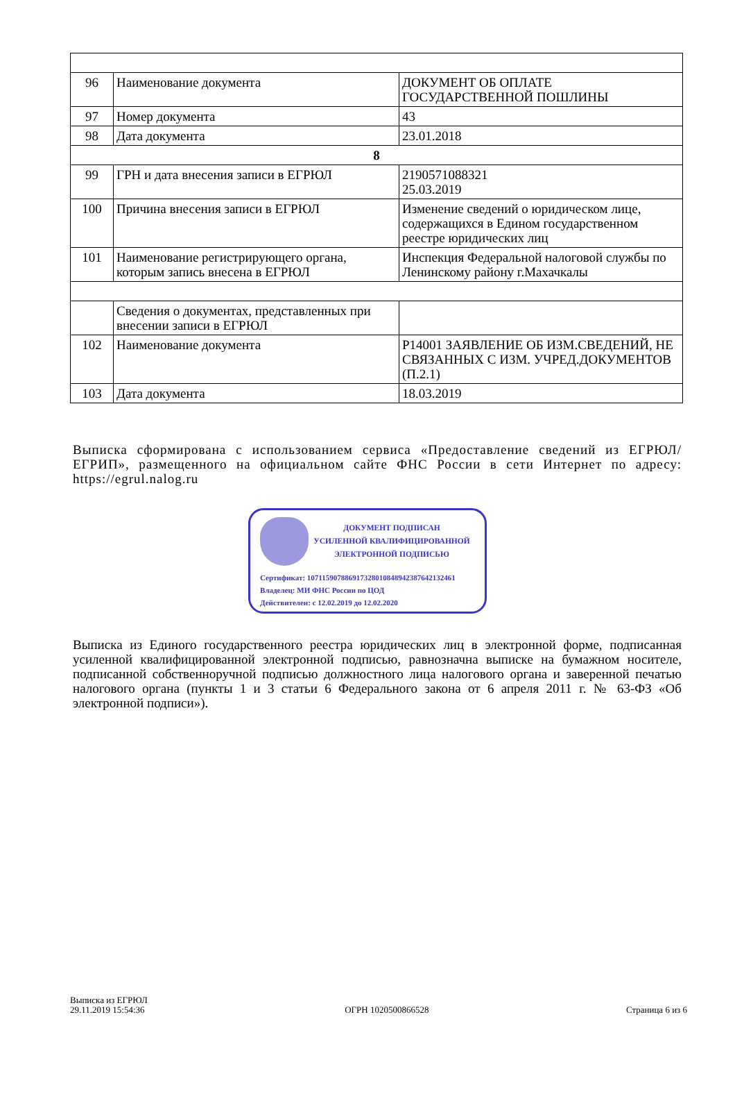| 96 | Наименование документа | ДОКУМЕНТ ОБ ОПЛАТЕ ГОСУДАРСТВЕННОЙ ПОШЛИНЫ |
| 97 | Номер документа | 43 |
| 98 | Дата документа | 23.01.2018 |
| 8 | | |
| 99 | ГРН и дата внесения записи в ЕГРЮЛ | 2190571088321 25.03.2019 |
| 100 | Причина внесения записи в ЕГРЮЛ | Изменение сведений о юридическом лице, содержащихся в Едином государственном реестре юридических лиц |
| 101 | Наименование регистрирующего органа, которым запись внесена в ЕГРЮЛ | Инспекция Федеральной налоговой службы по Ленинскому району г.Махачкалы |
| | Сведения о документах, представленных при внесении записи в ЕГРЮЛ | |
| 102 | Наименование документа | Р14001 ЗАЯВЛЕНИЕ ОБ ИЗМ.СВЕДЕНИЙ, НЕ СВЯЗАННЫХ С ИЗМ. УЧРЕД.ДОКУМЕНТОВ (П.2.1) |
| 103 | Дата документа | 18.03.2019 |
Выписка сформирована с использованием сервиса «Предоставление сведений из ЕГРЮЛ/ЕГРИП», размещенного на официальном сайте ФНС России в сети Интернет по адресу: https://egrul.nalog.ru
ДОКУМЕНТ ПОДПИСАН
УСИЛЕННОЙ КВАЛИФИЦИРОВАННОЙ
ЭЛЕКТРОННОЙ ПОДПИСЬЮ
Сертификат: 107115907886917328010848942387642132461
Владелец: МИ ФНС России по ЦОД
Действителен: с 12.02.2019 до 12.02.2020
Выписка из Единого государственного реестра юридических лиц в электронной форме, подписанная усиленной квалифицированной электронной подписью, равнозначна выписке на бумажном носителе, подписанной собственноручной подписью должностного лица налогового органа и заверенной печатью налогового органа (пункты 1 и 3 статьи 6 Федерального закона от 6 апреля 2011 г. № 63-ФЗ «Об электронной подписи»).
Выписка из ЕГРЮЛ
29.11.2019 15:54:36
ОГРН 1020500866528
Страница 6 из 6